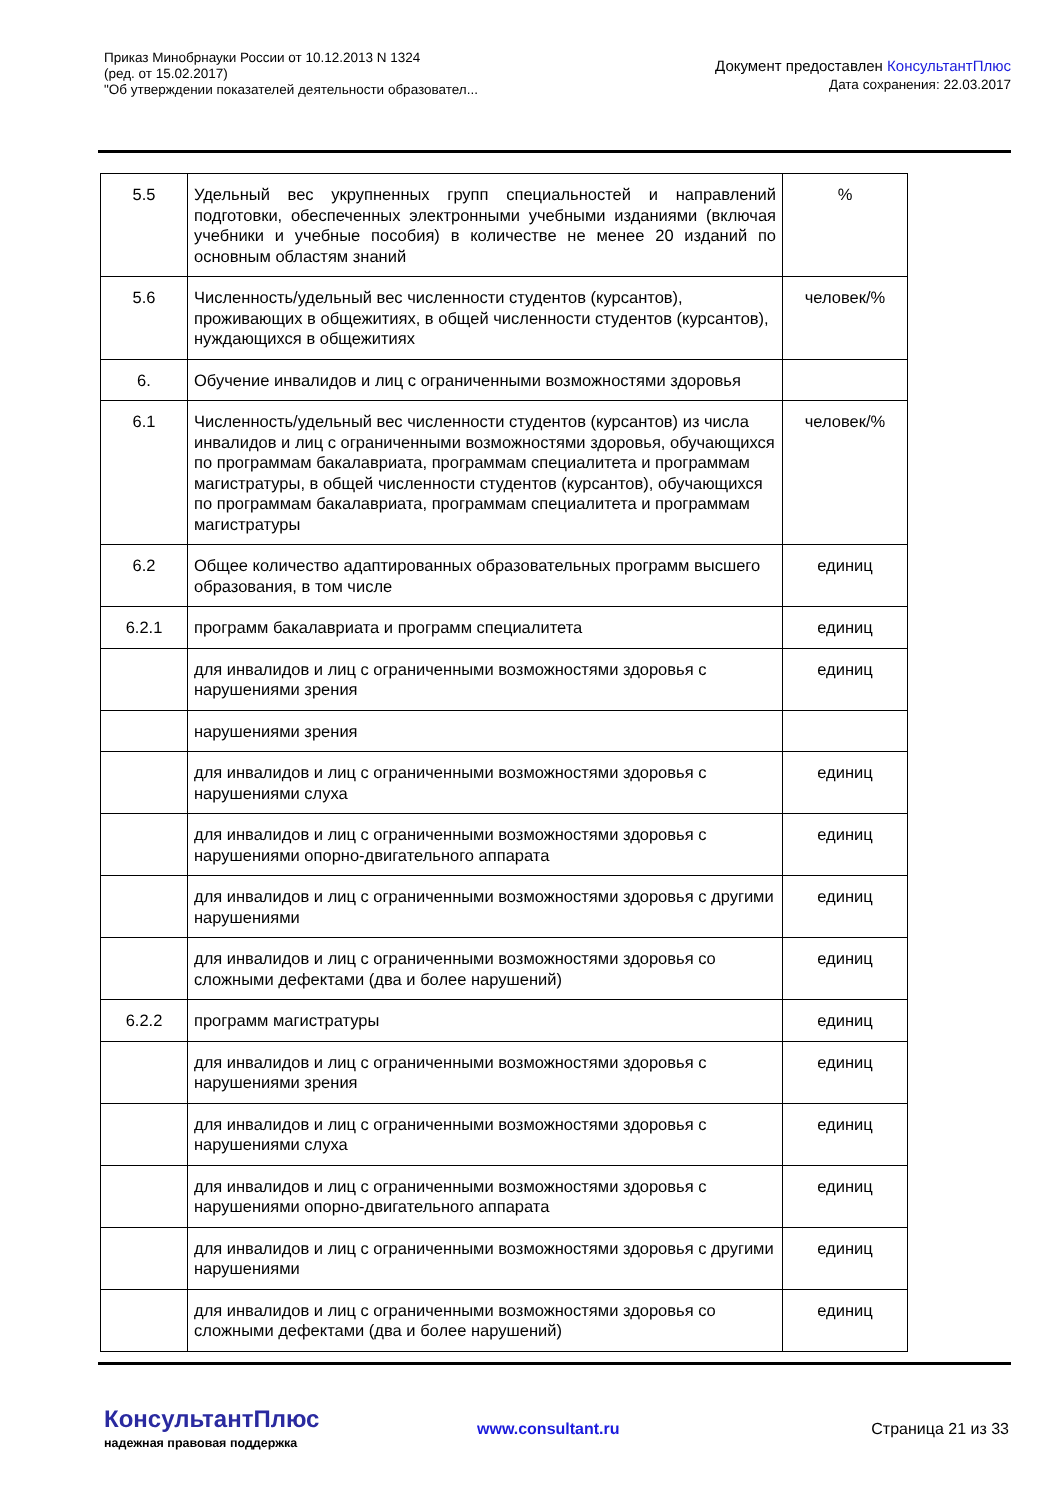Приказ Минобрнауки России от 10.12.2013 N 1324
(ред. от 15.02.2017)
"Об утверждении показателей деятельности образовател...
Документ предоставлен КонсультантПлюс
Дата сохранения: 22.03.2017
| 5.5 | Удельный вес укрупненных групп специальностей и направлений подготовки, обеспеченных электронными учебными изданиями (включая учебники и учебные пособия) в количестве не менее 20 изданий по основным областям знаний | % |
| 5.6 | Численность/удельный вес численности студентов (курсантов), проживающих в общежитиях, в общей численности студентов (курсантов), нуждающихся в общежитиях | человек/% |
| 6. | Обучение инвалидов и лиц с ограниченными возможностями здоровья | |
| 6.1 | Численность/удельный вес численности студентов (курсантов) из числа инвалидов и лиц с ограниченными возможностями здоровья, обучающихся по программам бакалавриата, программам специалитета и программам магистратуры, в общей численности студентов (курсантов), обучающихся по программам бакалавриата, программам специалитета и программам магистратуры | человек/% |
| 6.2 | Общее количество адаптированных образовательных программ высшего образования, в том числе | единиц |
| 6.2.1 | программ бакалавриата и программ специалитета | единиц |
| | для инвалидов и лиц с ограниченными возможностями здоровья с нарушениями зрения | единиц |
| | нарушениями зрения | |
| | для инвалидов и лиц с ограниченными возможностями здоровья с нарушениями слуха | единиц |
| | для инвалидов и лиц с ограниченными возможностями здоровья с нарушениями опорно-двигательного аппарата | единиц |
| | для инвалидов и лиц с ограниченными возможностями здоровья с другими нарушениями | единиц |
| | для инвалидов и лиц с ограниченными возможностями здоровья со сложными дефектами (два и более нарушений) | единиц |
| 6.2.2 | программ магистратуры | единиц |
| | для инвалидов и лиц с ограниченными возможностями здоровья с нарушениями зрения | единиц |
| | для инвалидов и лиц с ограниченными возможностями здоровья с нарушениями слуха | единиц |
| | для инвалидов и лиц с ограниченными возможностями здоровья с нарушениями опорно-двигательного аппарата | единиц |
| | для инвалидов и лиц с ограниченными возможностями здоровья с другими нарушениями | единиц |
| | для инвалидов и лиц с ограниченными возможностями здоровья со сложными дефектами (два и более нарушений) | единиц |
КонсультантПлюс
надежная правовая поддержка
www.consultant.ru Страница 21 из 33